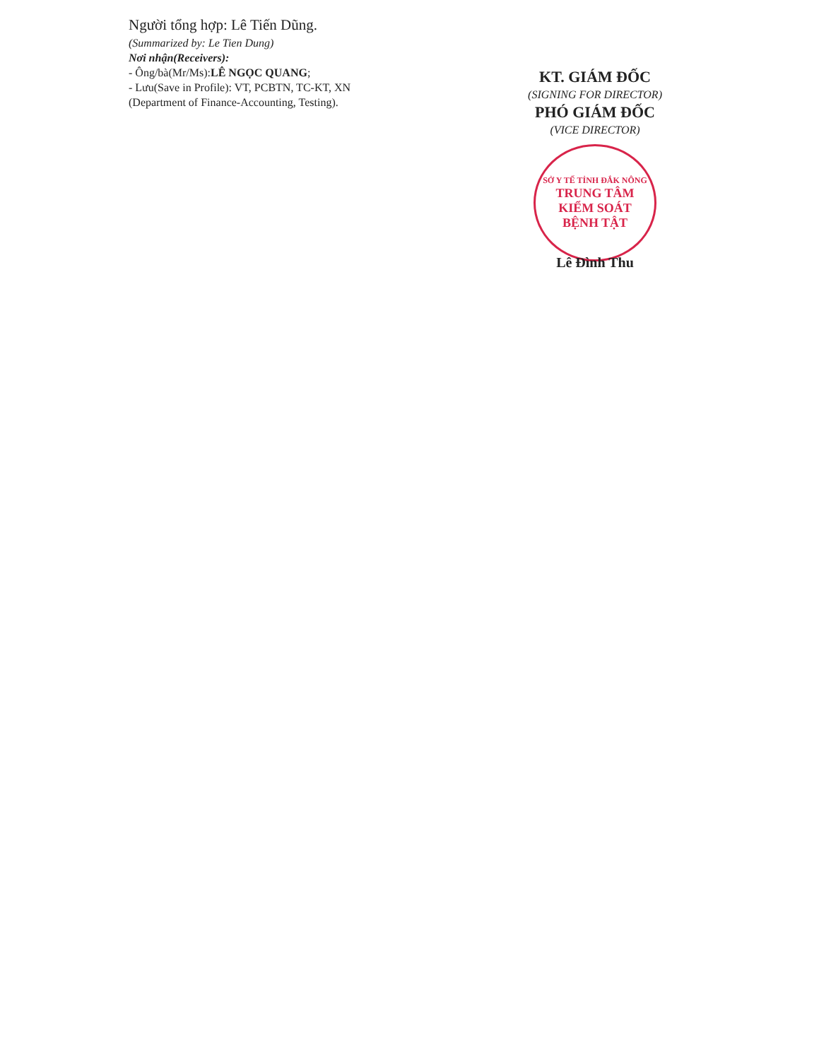Người tổng hợp: Lê Tiến Dũng.
(Summarized by: Le Tien Dung)
Nơi nhận(Receivers):
- Ông/bà(Mr/Ms):LÊ NGỌC QUANG;
- Lưu(Save in Profile): VT, PCBTN, TC-KT, XN
(Department of Finance-Accounting, Testing).
KT. GIÁM ĐỐC
(SIGNING FOR DIRECTOR)
PHÓ GIÁM ĐỐC
(VICE DIRECTOR)
SỞ Y TẾ TỈNH ĐẮK NÔNG
TRUNG TÂM
KIỂM SOÁT
BỆNH TẬT
Lê Đình Thu